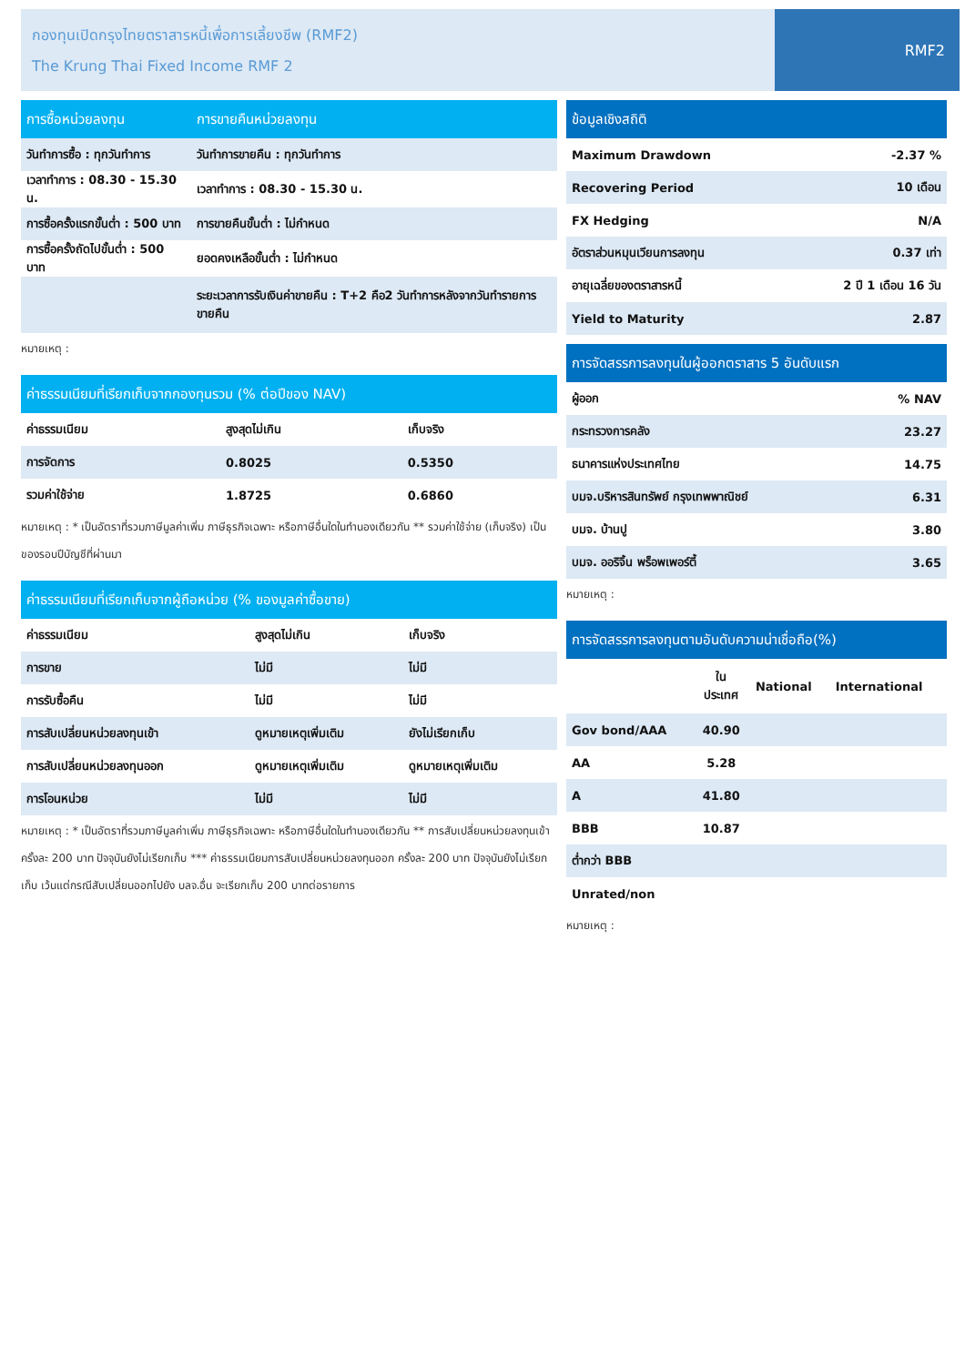กองทุนเปิดกรุงไทยตราสารหนี้เพื่อการเลี้ยงชีพ (RMF2)
The Krung Thai Fixed Income RMF 2
RMF2
| การซื้อหน่วยลงทุน | การขายคืนหน่วยลงทุน |
| --- | --- |
| วันทำการซื้อ : ทุกวันทำการ | วันทำการขายคืน : ทุกวันทำการ |
| เวลาทำการ : 08.30 - 15.30 น. | เวลาทำการ : 08.30 - 15.30 น. |
| การซื้อครั้งแรกขั้นต่ำ : 500 บาท | การขายคืนขั้นต่ำ : ไม่กำหนด |
| การซื้อครั้งถัดไปขั้นต่ำ : 500 บาท | ยอดคงเหลือขั้นต่ำ : ไม่กำหนด |
| | ระยะเวลาการรับเงินค่าขายคืน : T+2 คือ2 วันทำการหลังจากวันทำรายการขายคืน |
หมายเหตุ :
| ค่าธรรมเนียมที่เรียกเก็บจากกองทุนรวม (% ต่อปีของ NAV) | | |
| --- | --- | --- |
| ค่าธรรมเนียม | สูงสุดไม่เกิน | เก็บจริง |
| การจัดการ | 0.8025 | 0.5350 |
| รวมค่าใช้จ่าย | 1.8725 | 0.6860 |
หมายเหตุ : * เป็นอัตราที่รวมภาษีมูลค่าเพิ่ม ภาษีธุรกิจเฉพาะ หรือภาษีอื่นใดในทำนองเดียวกัน ** รวมค่าใช้จ่าย (เก็บจริง) เป็นของรอบปีบัญชีที่ผ่านมา
| ค่าธรรมเนียมที่เรียกเก็บจากผู้ถือหน่วย (% ของมูลค่าซื้อขาย) | | |
| --- | --- | --- |
| ค่าธรรมเนียม | สูงสุดไม่เกิน | เก็บจริง |
| การขาย | ไม่มี | ไม่มี |
| การรับซื้อคืน | ไม่มี | ไม่มี |
| การสับเปลี่ยนหน่วยลงทุนเข้า | ดูหมายเหตุเพิ่มเติม | ยังไม่เรียกเก็บ |
| การสับเปลี่ยนหน่วยลงทุนออก | ดูหมายเหตุเพิ่มเติม | ดูหมายเหตุเพิ่มเติม |
| การโอนหน่วย | ไม่มี | ไม่มี |
หมายเหตุ : * เป็นอัตราที่รวมภาษีมูลค่าเพิ่ม ภาษีธุรกิจเฉพาะ หรือภาษีอื่นใดในทำนองเดียวกัน ** การสับเปลี่ยนหน่วยลงทุนเข้า ครั้งละ 200 บาท ปัจจุบันยังไม่เรียกเก็บ *** ค่าธรรมเนียมการสับเปลี่ยนหน่วยลงทุนออก ครั้งละ 200 บาท ปัจจุบันยังไม่เรียกเก็บ เว้นแต่กรณีสับเปลี่ยนออกไปยัง บลจ.อื่น จะเรียกเก็บ 200 บาทต่อรายการ
| ข้อมูลเชิงสถิติ | |
| --- | --- |
| Maximum Drawdown | -2.37 % |
| Recovering Period | 10 เดือน |
| FX Hedging | N/A |
| อัตราส่วนหมุนเวียนการลงทุน | 0.37 เท่า |
| อายุเฉลี่ยของตราสารหนี้ | 2 ปี 1 เดือน 16 วัน |
| Yield to Maturity | 2.87 |
| การจัดสรรการลงทุนในผู้ออกตราสาร 5 อันดับแรก | |
| --- | --- |
| ผู้ออก | % NAV |
| กระทรวงการคลัง | 23.27 |
| ธนาคารแห่งประเทศไทย | 14.75 |
| บมจ.บริหารสินทรัพย์ กรุงเทพพาณิชย์ | 6.31 |
| บมจ. บ้านปู | 3.80 |
| บมจ. ออริจิ้น พร็อพเพอร์ตี้ | 3.65 |
หมายเหตุ :
| การจัดสรรการลงทุนตามอันดับความน่าเชื่อถือ(%) | | | |
| --- | --- | --- | --- |
| | ใน ประเทศ | National | International |
| Gov bond/AAA | 40.90 | | |
| AA | 5.28 | | |
| A | 41.80 | | |
| BBB | 10.87 | | |
| ต่ำกว่า BBB | | | |
| Unrated/non | | | |
หมายเหตุ :